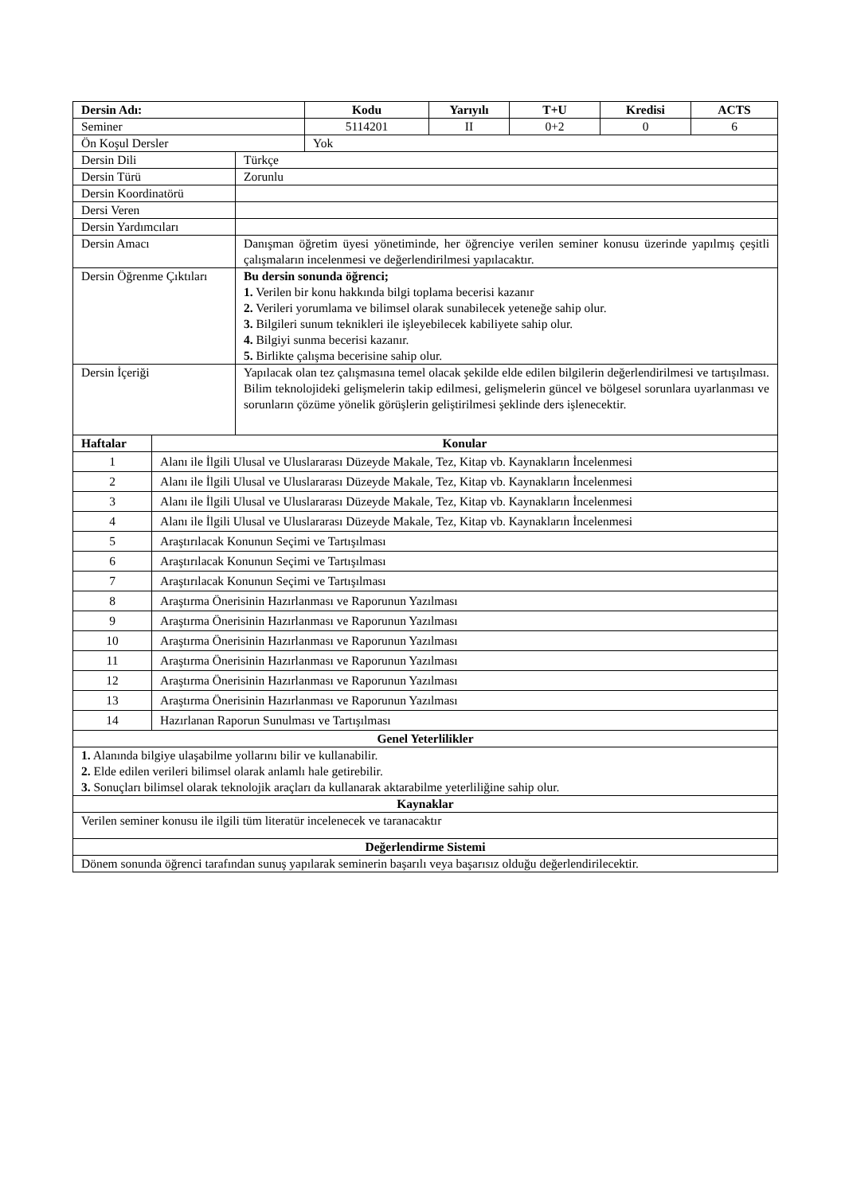| Dersin Adı: | Kodu | Yarıyılı | T+U | Kredisi | ACTS |
| --- | --- | --- | --- | --- | --- |
| Seminer | 5114201 | II | 0+2 | 0 | 6 |
| Ön Koşul Dersler | Yok | | | | |
| Dersin Dili | Türkçe |
| Dersin Türü | Zorunlu |
| Dersin Koordinatörü | |
| Dersi Veren | |
| Dersin Yardımcıları | |
| Dersin Amacı | Danışman öğretim üyesi yönetiminde, her öğrenciye verilen seminer konusu üzerinde yapılmış çeşitli çalışmaların incelenmesi ve değerlendirilmesi yapılacaktır. |
| Dersin Öğrenme Çıktıları | Bu dersin sonunda öğrenci; 1. Verilen bir konu hakkında bilgi toplama becerisi kazanır 2. Verileri yorumlama ve bilimsel olarak sunabilecek yeteneğe sahip olur. 3. Bilgileri sunum teknikleri ile işleyebilecek kabiliyete sahip olur. 4. Bilgiyi sunma becerisi kazanır. 5. Birlikte çalışma becerisine sahip olur. |
| Dersin İçeriği | Yapılacak olan tez çalışmasına temel olacak şekilde elde edilen bilgilerin değerlendirilmesi ve tartışılması. Bilim teknolojideki gelişmelerin takip edilmesi, gelişmelerin güncel ve bölgesel sorunlara uyarlanması ve sorunların çözüme yönelik görüşlerin geliştirilmesi şeklinde ders işlenecektir. |
| Haftalar | Konular |
| --- | --- |
| 1 | Alanı ile İlgili Ulusal ve Uluslararası Düzeyde Makale, Tez, Kitap vb. Kaynakların İncelenmesi |
| 2 | Alanı ile İlgili Ulusal ve Uluslararası Düzeyde Makale, Tez, Kitap vb. Kaynakların İncelenmesi |
| 3 | Alanı ile İlgili Ulusal ve Uluslararası Düzeyde Makale, Tez, Kitap vb. Kaynakların İncelenmesi |
| 4 | Alanı ile İlgili Ulusal ve Uluslararası Düzeyde Makale, Tez, Kitap vb. Kaynakların İncelenmesi |
| 5 | Araştırılacak Konunun Seçimi ve Tartışılması |
| 6 | Araştırılacak Konunun Seçimi ve Tartışılması |
| 7 | Araştırılacak Konunun Seçimi ve Tartışılması |
| 8 | Araştırma Önerisinin Hazırlanması ve Raporunun Yazılması |
| 9 | Araştırma Önerisinin Hazırlanması ve Raporunun Yazılması |
| 10 | Araştırma Önerisinin Hazırlanması ve Raporunun Yazılması |
| 11 | Araştırma Önerisinin Hazırlanması ve Raporunun Yazılması |
| 12 | Araştırma Önerisinin Hazırlanması ve Raporunun Yazılması |
| 13 | Araştırma Önerisinin Hazırlanması ve Raporunun Yazılması |
| 14 | Hazırlanan Raporun Sunulması ve Tartışılması |
| Genel Yeterlilikler |
| --- |
| 1. Alanında bilgiye ulaşabilme yollarını bilir ve kullanabilir. 2. Elde edilen verileri bilimsel olarak anlamlı hale getirebilir. 3. Sonuçları bilimsel olarak teknolojik araçları da kullanarak aktarabilme yeterliliğine sahip olur. |
| Kaynaklar |
| Verilen seminer konusu ile ilgili tüm literatür incelenecek ve taranacaktır |
| Değerlendirme Sistemi |
| Dönem sonunda öğrenci tarafından sunuş yapılarak seminerin başarılı veya başarısız olduğu değerlendirilecektir. |